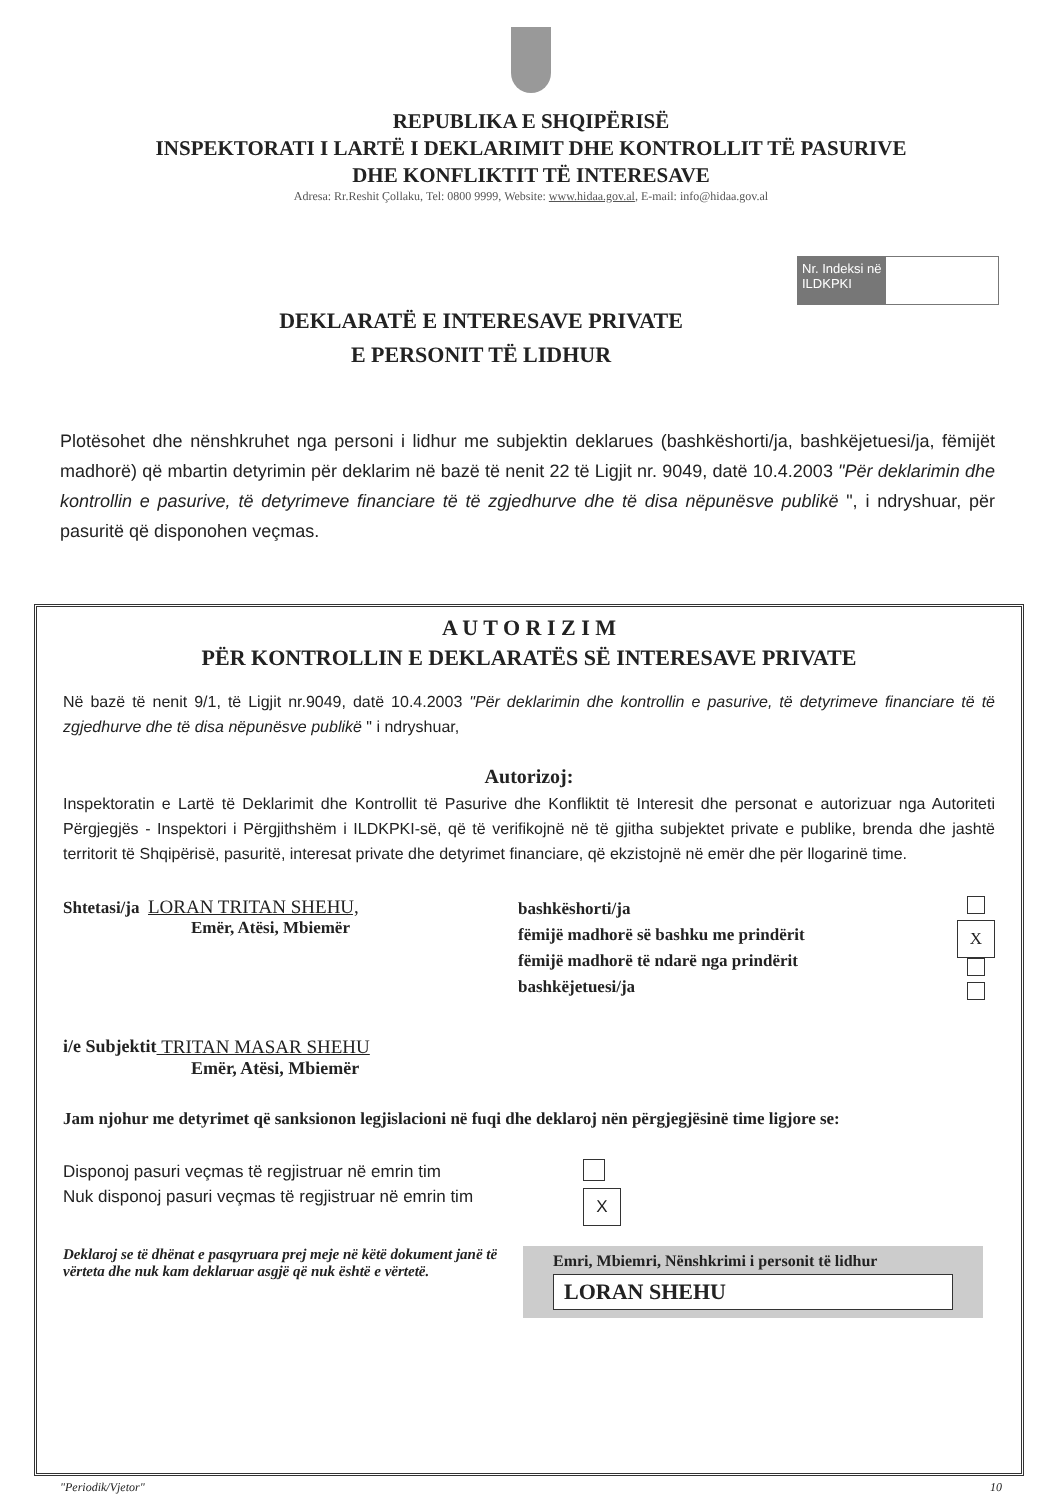REPUBLIKA E SHQIPËRISË
INSPEKTORATI I LARTË I DEKLARIMIT DHE KONTROLLIT TË PASURIVE
DHE KONFLIKTIT TË INTERESAVE
Adresa: Rr.Reshit Çollaku, Tel: 0800 9999, Website: www.hidaa.gov.al, E-mail: info@hidaa.gov.al
Nr. Indeksi në ILDKPKI
DEKLARATË E INTERESAVE PRIVATE
E PERSONIT TË LIDHUR
Plotësohet dhe nënshkruhet nga personi i lidhur me subjektin deklarues (bashkëshorti/ja, bashkëjetuesi/ja, fëmijët madhorë) që mbartin detyrimin për deklarim në bazë të nenit 22 të Ligjit nr. 9049, datë 10.4.2003 "Për deklarimin dhe kontrollin e pasurive, të detyrimeve financiare të të zgjedhurve dhe të disa nëpunësve publikë ", i ndryshuar, për pasuritë që disponohen veçmas.
A U T O R I Z I M
PËR KONTROLLIN E DEKLARATËS SË INTERESAVE PRIVATE
Në bazë të nenit 9/1, të Ligjit nr.9049, datë 10.4.2003 "Për deklarimin dhe kontrollin e pasurive, të detyrimeve financiare të të zgjedhurve dhe të disa nëpunësve publikë " i ndryshuar,
Autorizoj:
Inspektoratin e Lartë të Deklarimit dhe Kontrollit të Pasurive dhe Konfliktit të Interesit dhe personat e autorizuar nga Autoriteti Përgjegjës - Inspektori i Përgjithshëm i ILDKPKI-së, që të verifikojnë në të gjitha subjektet private e publike, brenda dhe jashtë territorit të Shqipërisë, pasuritë, interesat private dhe detyrimet financiare, që ekzistojnë në emër dhe për llogarinë time.
Shtetasi/ja LORAN TRITAN SHEHU,
Emër, Atësi, Mbiemër
bashkëshorti/ja
fëmijë madhorë së bashku me prindërit
fëmijë madhorë të ndarë nga prindërit
bashkëjetuesi/ja
X
i/e Subjektit TRITAN MASAR SHEHU
Emër, Atësi, Mbiemër
Jam njohur me detyrimet që sanksionon legjislacioni në fuqi dhe deklaroj nën përgjegjësinë time ligjore se:
Disponoj pasuri veçmas të regjistruar në emrin tim
Nuk disponoj pasuri veçmas të regjistruar në emrin tim
X
Deklaroj se të dhënat e pasqyruara prej meje në këtë dokument janë të vërteta dhe nuk kam deklaruar asgjë që nuk është e vërtetë.
Emri, Mbiemri, Nënshkrimi i personit të lidhur
LORAN SHEHU
"Periodik/Vjetor" 10